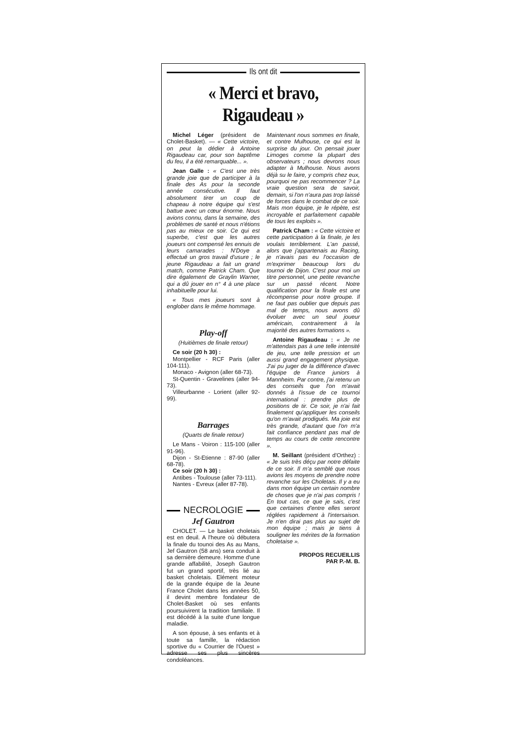Ils ont dit
« Merci et bravo, Rigaudeau »
Michel Léger (président de Cholet-Basket). — « Cette victoire, on peut la dédier à Antoine Rigaudeau car, pour son baptême du feu, il a été remarquable... ».
Jean Galle : « C'est une très grande joie que de participer à la finale des As pour la seconde année consécutive. Il faut absolument tirer un coup de chapeau à notre équipe qui s'est battue avec un cœur énorme. Nous avions connu, dans la semaine, des problèmes de santé et nous n'étions pas au mieux ce soir. Ce qui est superbe, c'est que les autres joueurs ont compensé les ennuis de leurs camarades : N'Doye a effectué un gros travail d'usure ; le jeune Rigaudeau a fait un grand match, comme Patrick Cham. Que dire également de Graylin Warner, qui a dû jouer en n° 4 à une place inhabituelle pour lui.
« Tous mes joueurs sont à englober dans le même hommage.
Play-off
(Huitièmes de finale retour)
Ce soir (20 h 30) :
Montpellier - RCF Paris (aller 104-111).
Monaco - Avignon (aller 68-73).
St-Quentin - Gravelines (aller 94-73).
Villeurbanne - Lorient (aller 92-99).
Barrages
(Quarts de finale retour)
Le Mans - Voiron : 115-100 (aller 91-96).
Dijon - St-Etienne : 87-90 (aller 68-78).
Ce soir (20 h 30) :
Antibes - Toulouse (aller 73-111).
Nantes - Evreux (aller 87-78).
NECROLOGIE
Jef Gautron
CHOLET. — Le basket choletais est en deuil. A l'heure où débutera la finale du tounoi des As au Mans, Jef Gautron (58 ans) sera conduit à sa dernière demeure. Homme d'une grande affabilité, Joseph Gautron fut un grand sportif, très lié au basket choletais. Elément moteur de la grande équipe de la Jeune France Cholet dans les années 50, il devint membre fondateur de Cholet-Basket où ses enfants poursuivirent la tradition familiale. Il est décédé à la suite d'une longue maladie.
A son épouse, à ses enfants et à toute sa famille, la rédaction sportive du « Courrier de l'Ouest » adresse ses plus sincères condoléances.
Maintenant nous sommes en finale, et contre Mulhouse, ce qui est la surprise du jour. On pensait jouer Limoges comme la plupart des observateurs ; nous devrons nous adapter à Mulhouse. Nous avons déjà su le faire, y compris chez eux, pourquoi ne pas recommencer ? La vraie question sera de savoir, demain, si l'on n'aura pas trop laissé de forces dans le combat de ce soir. Mais mon équipe, je le répète, est incroyable et parfaitement capable de tous les exploits ».
Patrick Cham : « Cette victoire et cette participation à la finale, je les voulais terriblement. L'an passé, alors que j'appartenais au Racing, je n'avais pas eu l'occasion de m'exprimer beaucoup lors du tournoi de Dijon. C'est pour moi un titre personnel, une petite revanche sur un passé récent. Notre qualification pour la finale est une récompense pour notre groupe. Il ne faut pas oublier que depuis pas mal de temps, nous avons dû évoluer avec un seul joueur américain, contrairement à la majorité des autres formations ».
Antoine Rigaudeau : « Je ne m'attendais pas à une telle intensité de jeu, une telle pression et un aussi grand engagement physique. J'ai pu juger de la différence d'avec l'équipe de France juniors à Mannheim. Par contre, j'ai retenu un des conseils que l'on m'avait donnés à l'issue de ce tournoi international : prendre plus de positions de tir. Ce soir, je n'ai fait finalement qu'appliquer les conseils qu'on m'avait prodigués. Ma joie est très grande, d'autant que l'on m'a fait confiance pendant pas mal de temps au cours de cette rencontre ».
M. Seillant (président d'Orthez) : « Je suis très déçu par notre défaite de ce soir. Il m'a semblé que nous avions les moyens de prendre notre revanche sur les Choletais. Il y a eu dans mon équipe un certain nombre de choses que je n'ai pas compris ! En tout cas, ce que je sais, c'est que certaines d'entre elles seront réglées rapidement à l'intersaison. Je n'en dirai pas plus au sujet de mon équipe ; mais je tiens à souligner les mérites de la formation choletaise ».
PROPOS RECUEILLIS
PAR P.-M. B.